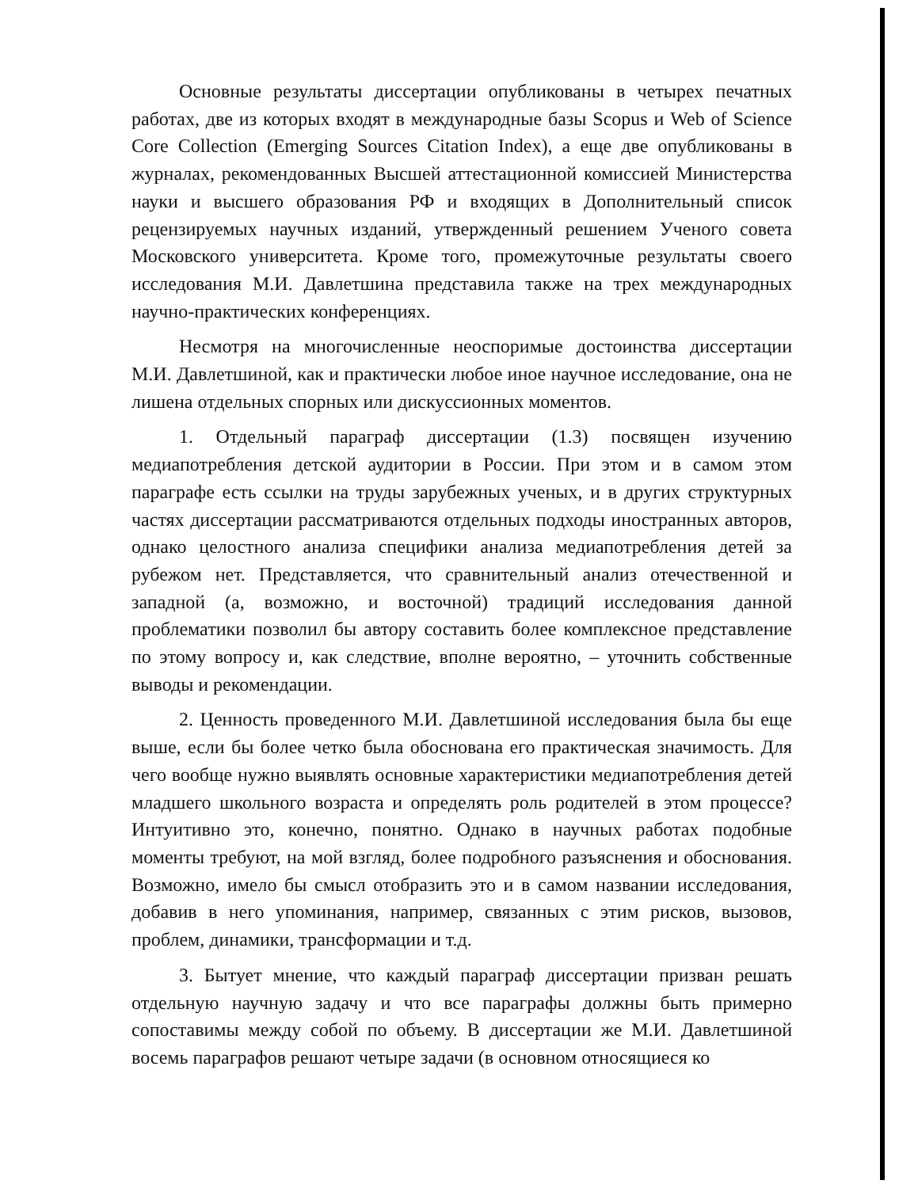Основные результаты диссертации опубликованы в четырех печатных работах, две из которых входят в международные базы Scopus и Web of Science Core Collection (Emerging Sources Citation Index), а еще две опубликованы в журналах, рекомендованных Высшей аттестационной комиссией Министерства науки и высшего образования РФ и входящих в Дополнительный список рецензируемых научных изданий, утвержденный решением Ученого совета Московского университета. Кроме того, промежуточные результаты своего исследования М.И. Давлетшина представила также на трех международных научно-практических конференциях.
Несмотря на многочисленные неоспоримые достоинства диссертации М.И. Давлетшиной, как и практически любое иное научное исследование, она не лишена отдельных спорных или дискуссионных моментов.
1. Отдельный параграф диссертации (1.3) посвящен изучению медиапотребления детской аудитории в России. При этом и в самом этом параграфе есть ссылки на труды зарубежных ученых, и в других структурных частях диссертации рассматриваются отдельных подходы иностранных авторов, однако целостного анализа специфики анализа медиапотребления детей за рубежом нет. Представляется, что сравнительный анализ отечественной и западной (а, возможно, и восточной) традиций исследования данной проблематики позволил бы автору составить более комплексное представление по этому вопросу и, как следствие, вполне вероятно, – уточнить собственные выводы и рекомендации.
2. Ценность проведенного М.И. Давлетшиной исследования была бы еще выше, если бы более четко была обоснована его практическая значимость. Для чего вообще нужно выявлять основные характеристики медиапотребления детей младшего школьного возраста и определять роль родителей в этом процессе? Интуитивно это, конечно, понятно. Однако в научных работах подобные моменты требуют, на мой взгляд, более подробного разъяснения и обоснования. Возможно, имело бы смысл отобразить это и в самом названии исследования, добавив в него упоминания, например, связанных с этим рисков, вызовов, проблем, динамики, трансформации и т.д.
3. Бытует мнение, что каждый параграф диссертации призван решать отдельную научную задачу и что все параграфы должны быть примерно сопоставимы между собой по объему. В диссертации же М.И. Давлетшиной восемь параграфов решают четыре задачи (в основном относящиеся ко